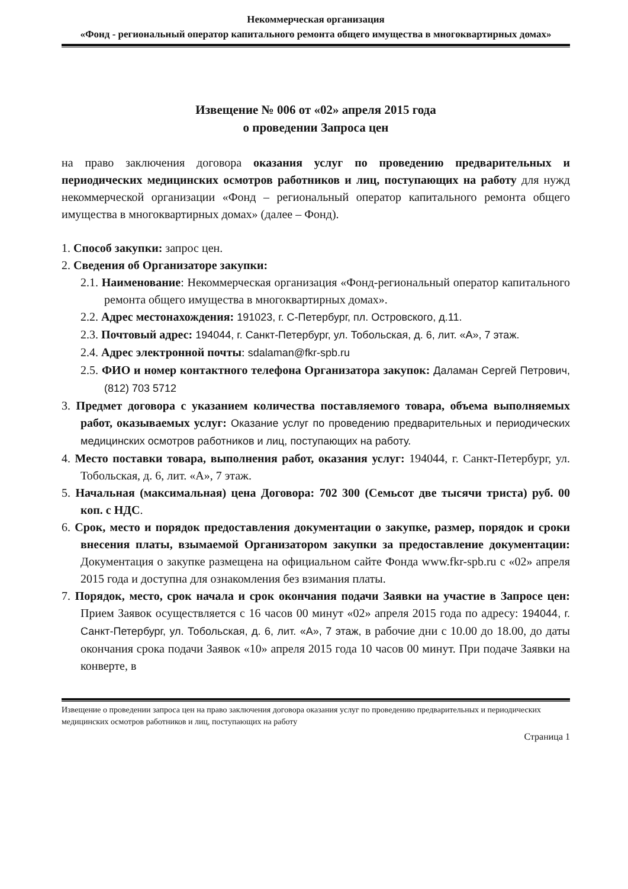Некоммерческая организация
«Фонд - региональный оператор капитального ремонта общего имущества в многоквартирных домах»
Извещение № 006 от «02» апреля 2015 года
о проведении Запроса цен
на право заключения договора оказания услуг по проведению предварительных и периодических медицинских осмотров работников и лиц, поступающих на работу для нужд некоммерческой организации «Фонд – региональный оператор капитального ремонта общего имущества в многоквартирных домах» (далее – Фонд).
1. Способ закупки: запрос цен.
2. Сведения об Организаторе закупки:
2.1. Наименование: Некоммерческая организация «Фонд-региональный оператор капитального ремонта общего имущества в многоквартирных домах».
2.2. Адрес местонахождения: 191023, г. С-Петербург, пл. Островского, д.11.
2.3. Почтовый адрес: 194044, г. Санкт-Петербург, ул. Тобольская, д. 6, лит. «А», 7 этаж.
2.4. Адрес электронной почты: sdalaman@fkr-spb.ru
2.5. ФИО и номер контактного телефона Организатора закупок: Даламан Сергей Петрович, (812) 703 5712
3. Предмет договора с указанием количества поставляемого товара, объема выполняемых работ, оказываемых услуг: Оказание услуг по проведению предварительных и периодических медицинских осмотров работников и лиц, поступающих на работу.
4. Место поставки товара, выполнения работ, оказания услуг: 194044, г. Санкт-Петербург, ул. Тобольская, д. 6, лит. «А», 7 этаж.
5. Начальная (максимальная) цена Договора: 702 300 (Семьсот две тысячи триста) руб. 00 коп. с НДС.
6. Срок, место и порядок предоставления документации о закупке, размер, порядок и сроки внесения платы, взымаемой Организатором закупки за предоставление документации: Документация о закупке размещена на официальном сайте Фонда www.fkr-spb.ru с «02» апреля 2015 года и доступна для ознакомления без взимания платы.
7. Порядок, место, срок начала и срок окончания подачи Заявки на участие в Запросе цен: Прием Заявок осуществляется с 16 часов 00 минут «02» апреля 2015 года по адресу: 194044, г. Санкт-Петербург, ул. Тобольская, д. 6, лит. «А», 7 этаж, в рабочие дни с 10.00 до 18.00, до даты окончания срока подачи Заявок «10» апреля 2015 года 10 часов 00 минут. При подаче Заявки на конверте, в
Извещение о проведении запроса цен на право заключения договора оказания услуг по проведению предварительных и периодических медицинских осмотров работников и лиц, поступающих на работу
Страница 1